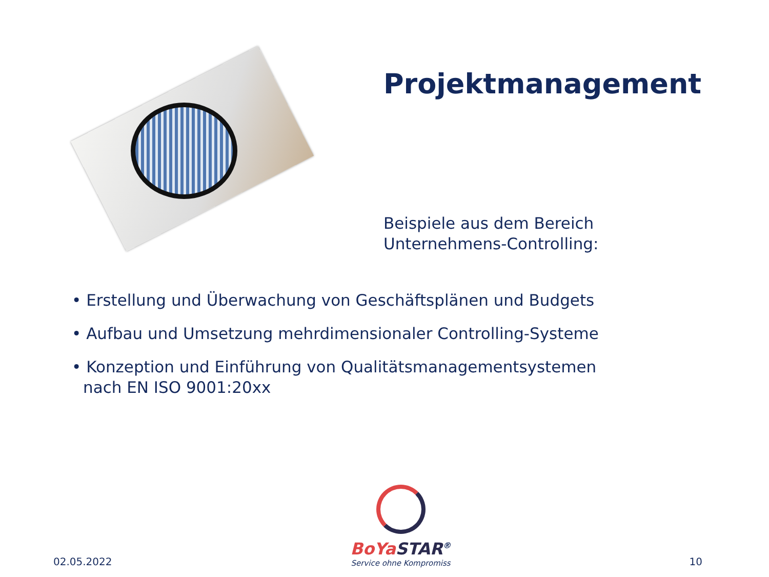Projektmanagement
Beispiele aus dem Bereich
Unternehmens-Controlling:
• Erstellung und Überwachung von Geschäftsplänen und Budgets
• Aufbau und Umsetzung mehrdimensionaler Controlling-Systeme
• Konzeption und Einführung von Qualitätsmanagementsystemen
nach EN ISO 9001:20xx
02.05.2022
BoYa STAR<sup>®</sup>
Service ohne Kompromiss
10